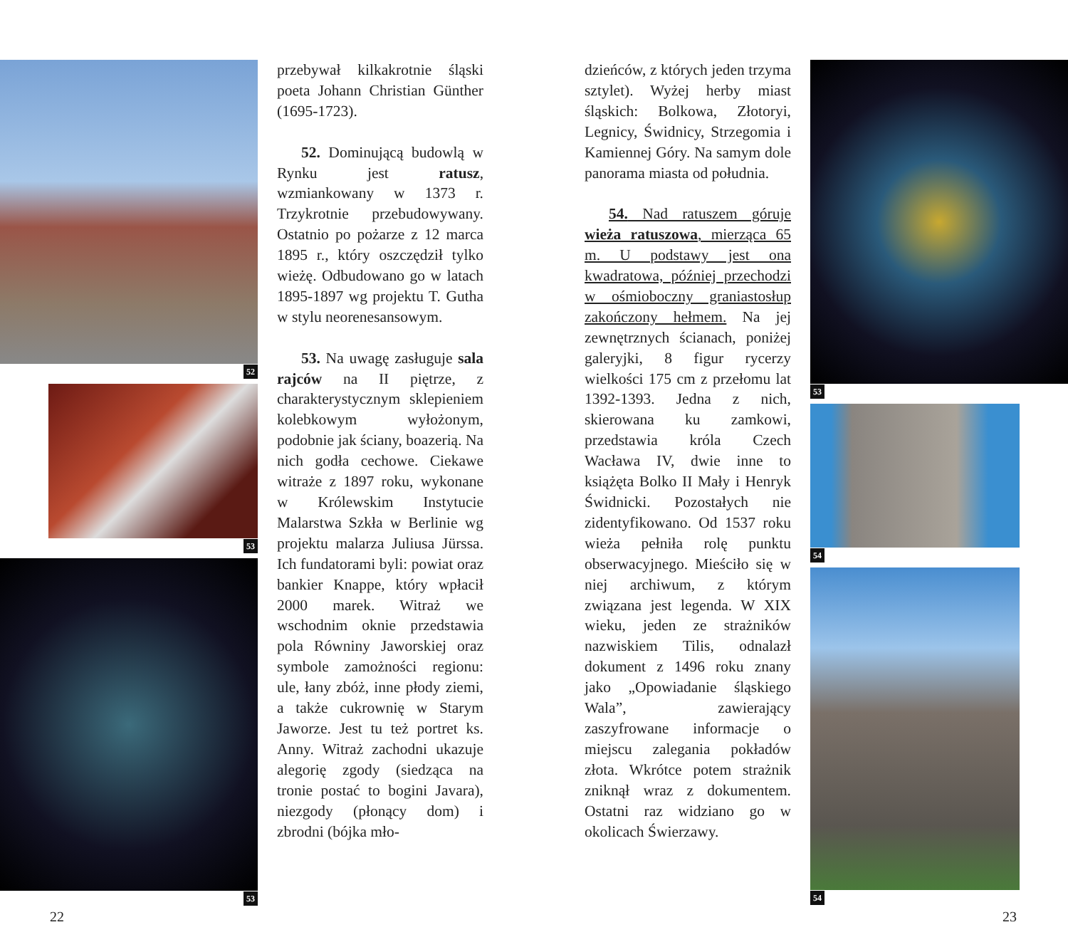52
53
53
przebywał kilkakrotnie śląski poeta Johann Christian Günther (1695-1723).
52. Dominującą budowlą w Rynku jest ratusz, wzmiankowany w 1373 r. Trzykrotnie przebudowywany. Ostatnio po pożarze z 12 marca 1895 r., który oszczędził tylko wieżę. Odbudowano go w latach 1895-1897 wg projektu T. Gutha w stylu neorenesansowym.
53. Na uwagę zasługuje sala rajców na II piętrze, z charakterystycznym sklepieniem kolebkowym wyłożonym, podobnie jak ściany, boazerią. Na nich godła cechowe. Ciekawe witraże z 1897 roku, wykonane w Królewskim Instytucie Malarstwa Szkła w Berlinie wg projektu malarza Juliusa Jürssa. Ich fundatorami byli: powiat oraz bankier Knappe, który wpłacił 2000 marek. Witraż we wschodnim oknie przedstawia pola Równiny Jaworskiej oraz symbole zamożności regionu: ule, łany zbóż, inne płody ziemi, a także cukrownię w Starym Jaworze. Jest tu też portret ks. Anny. Witraż zachodni ukazuje alegorię zgody (siedząca na tronie postać to bogini Javara), niezgody (płonący dom) i zbrodni (bójka mło-
dzieńców, z których jeden trzyma sztylet). Wyżej herby miast śląskich: Bolkowa, Złotoryi, Legnicy, Świdnicy, Strzegomia i Kamiennej Góry. Na samym dole panorama miasta od południa.
54. Nad ratuszem góruje wieża ratuszowa, mierząca 65 m. U podstawy jest ona kwadratowa, później przechodzi w ośmioboczny graniastosłup zakończony hełmem. Na jej zewnętrznych ścianach, poniżej galeryjki, 8 figur rycerzy wielkości 175 cm z przełomu lat 1392-1393. Jedna z nich, skierowana ku zamkowi, przedstawia króla Czech Wacława IV, dwie inne to książęta Bolko II Mały i Henryk Świdnicki. Pozostałych nie zidentyfikowano. Od 1537 roku wieża pełniła rolę punktu obserwacyjnego. Mieściło się w niej archiwum, z którym związana jest legenda. W XIX wieku, jeden ze strażników nazwiskiem Tilis, odnalazł dokument z 1496 roku znany jako „Opowiadanie śląskiego Wala”, zawierający zaszyfrowane informacje o miejscu zalegania pokładów złota. Wkrótce potem strażnik zniknął wraz z dokumentem. Ostatni raz widziano go w okolicach Świerzawy.
53
54
54
22 23